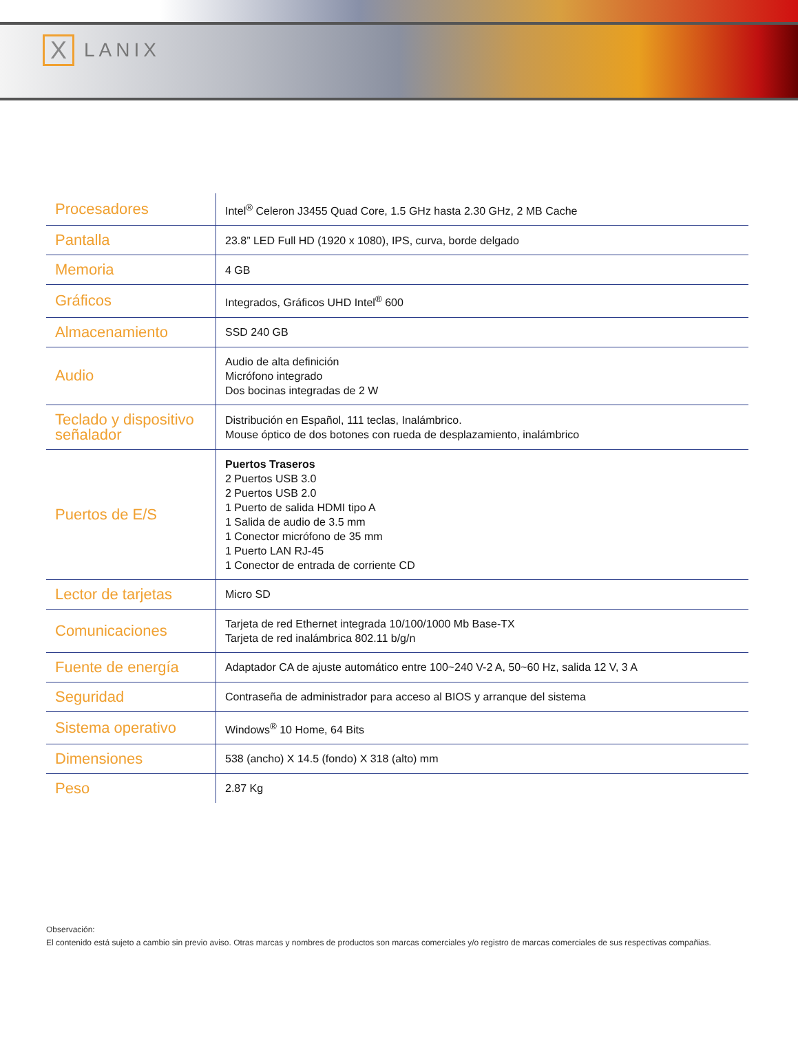X
LANIX
| Procesadores | Intel<sup>®</sup> Celeron J3455 Quad Core, 1.5 GHz hasta 2.30 GHz, 2 MB Cache |
| Pantalla | 23.8” LED Full HD (1920 x 1080), IPS, curva, borde delgado |
| Memoria | 4 GB |
| Gráficos | Integrados, Gráficos UHD Intel<sup>®</sup> 600 |
| Almacenamiento | SSD 240 GB |
| Audio | Audio de alta definición Micrófono integrado Dos bocinas integradas de 2 W |
| Teclado y dispositivo señalador | Distribución en Español, 111 teclas, Inalámbrico. Mouse óptico de dos botones con rueda de desplazamiento, inalámbrico |
| Puertos de E/S | Puertos Traseros 2 Puertos USB 3.0 2 Puertos USB 2.0 1 Puerto de salida HDMI tipo A 1 Salida de audio de 3.5 mm 1 Conector micrófono de 35 mm 1 Puerto LAN RJ-45 1 Conector de entrada de corriente CD |
| Lector de tarjetas | Micro SD |
| Comunicaciones | Tarjeta de red Ethernet integrada 10/100/1000 Mb Base-TX Tarjeta de red inalámbrica 802.11 b/g/n |
| Fuente de energía | Adaptador CA de ajuste automático entre 100~240 V-2 A, 50~60 Hz, salida 12 V, 3 A |
| Seguridad | Contraseña de administrador para acceso al BIOS y arranque del sistema |
| Sistema operativo | Windows<sup>®</sup> 10 Home, 64 Bits |
| Dimensiones | 538 (ancho) X 14.5 (fondo) X 318 (alto) mm |
| Peso | 2.87 Kg |
Observación:
El contenido está sujeto a cambio sin previo aviso. Otras marcas y nombres de productos son marcas comerciales y/o registro de marcas comerciales de sus respectivas compañias.